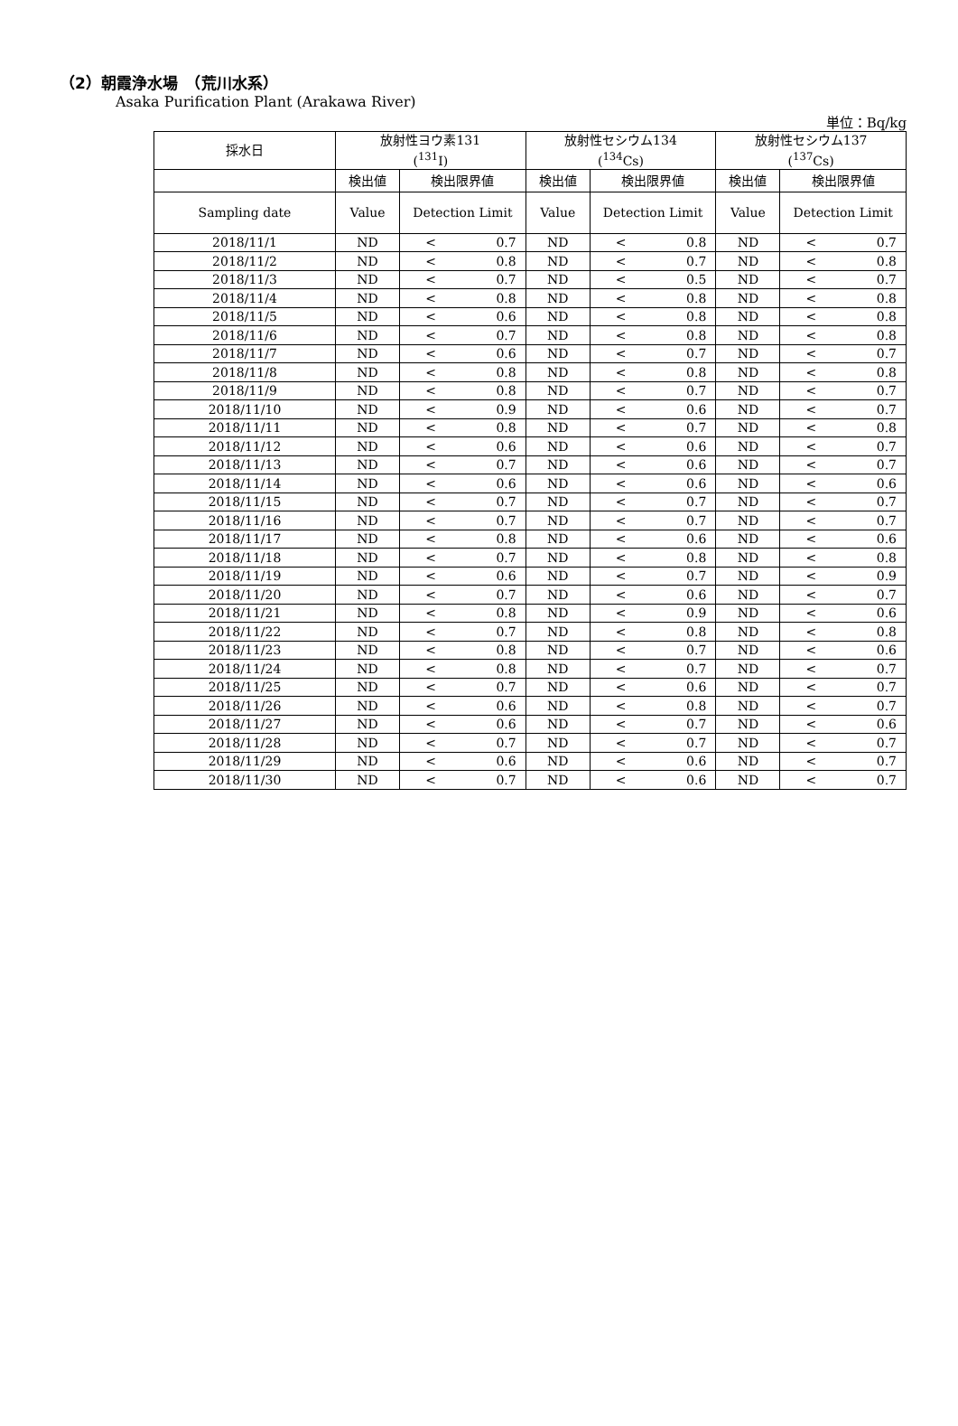（2）朝霞浄水場　（荒川水系）
Asaka Purification Plant (Arakawa River)
単位：Bq/kg
| 採水日 | 放射性ヨウ素131 (<sup>131</sup>I) | | | 放射性セシウム134 (<sup>134</sup>Cs) | | | 放射性セシウム137 (<sup>137</sup>Cs) | | |
| | 検出値 | 検出限界値 | | 検出値 | 検出限界値 | | 検出値 | 検出限界値 | |
| Sampling date | Value | Detection Limit | | Value | Detection Limit | | Value | Detection Limit | |
| 2018/11/1 | ND | < | 0.7 | ND | < | 0.8 | ND | < | 0.7 |
| 2018/11/2 | ND | < | 0.8 | ND | < | 0.7 | ND | < | 0.8 |
| 2018/11/3 | ND | < | 0.7 | ND | < | 0.5 | ND | < | 0.7 |
| 2018/11/4 | ND | < | 0.8 | ND | < | 0.8 | ND | < | 0.8 |
| 2018/11/5 | ND | < | 0.6 | ND | < | 0.8 | ND | < | 0.8 |
| 2018/11/6 | ND | < | 0.7 | ND | < | 0.8 | ND | < | 0.8 |
| 2018/11/7 | ND | < | 0.6 | ND | < | 0.7 | ND | < | 0.7 |
| 2018/11/8 | ND | < | 0.8 | ND | < | 0.8 | ND | < | 0.8 |
| 2018/11/9 | ND | < | 0.8 | ND | < | 0.7 | ND | < | 0.7 |
| 2018/11/10 | ND | < | 0.9 | ND | < | 0.6 | ND | < | 0.7 |
| 2018/11/11 | ND | < | 0.8 | ND | < | 0.7 | ND | < | 0.8 |
| 2018/11/12 | ND | < | 0.6 | ND | < | 0.6 | ND | < | 0.7 |
| 2018/11/13 | ND | < | 0.7 | ND | < | 0.6 | ND | < | 0.7 |
| 2018/11/14 | ND | < | 0.6 | ND | < | 0.6 | ND | < | 0.6 |
| 2018/11/15 | ND | < | 0.7 | ND | < | 0.7 | ND | < | 0.7 |
| 2018/11/16 | ND | < | 0.7 | ND | < | 0.7 | ND | < | 0.7 |
| 2018/11/17 | ND | < | 0.8 | ND | < | 0.6 | ND | < | 0.6 |
| 2018/11/18 | ND | < | 0.7 | ND | < | 0.8 | ND | < | 0.8 |
| 2018/11/19 | ND | < | 0.6 | ND | < | 0.7 | ND | < | 0.9 |
| 2018/11/20 | ND | < | 0.7 | ND | < | 0.6 | ND | < | 0.7 |
| 2018/11/21 | ND | < | 0.8 | ND | < | 0.9 | ND | < | 0.6 |
| 2018/11/22 | ND | < | 0.7 | ND | < | 0.8 | ND | < | 0.8 |
| 2018/11/23 | ND | < | 0.8 | ND | < | 0.7 | ND | < | 0.6 |
| 2018/11/24 | ND | < | 0.8 | ND | < | 0.7 | ND | < | 0.7 |
| 2018/11/25 | ND | < | 0.7 | ND | < | 0.6 | ND | < | 0.7 |
| 2018/11/26 | ND | < | 0.6 | ND | < | 0.8 | ND | < | 0.7 |
| 2018/11/27 | ND | < | 0.6 | ND | < | 0.7 | ND | < | 0.6 |
| 2018/11/28 | ND | < | 0.7 | ND | < | 0.7 | ND | < | 0.7 |
| 2018/11/29 | ND | < | 0.6 | ND | < | 0.6 | ND | < | 0.7 |
| 2018/11/30 | ND | < | 0.7 | ND | < | 0.6 | ND | < | 0.7 |